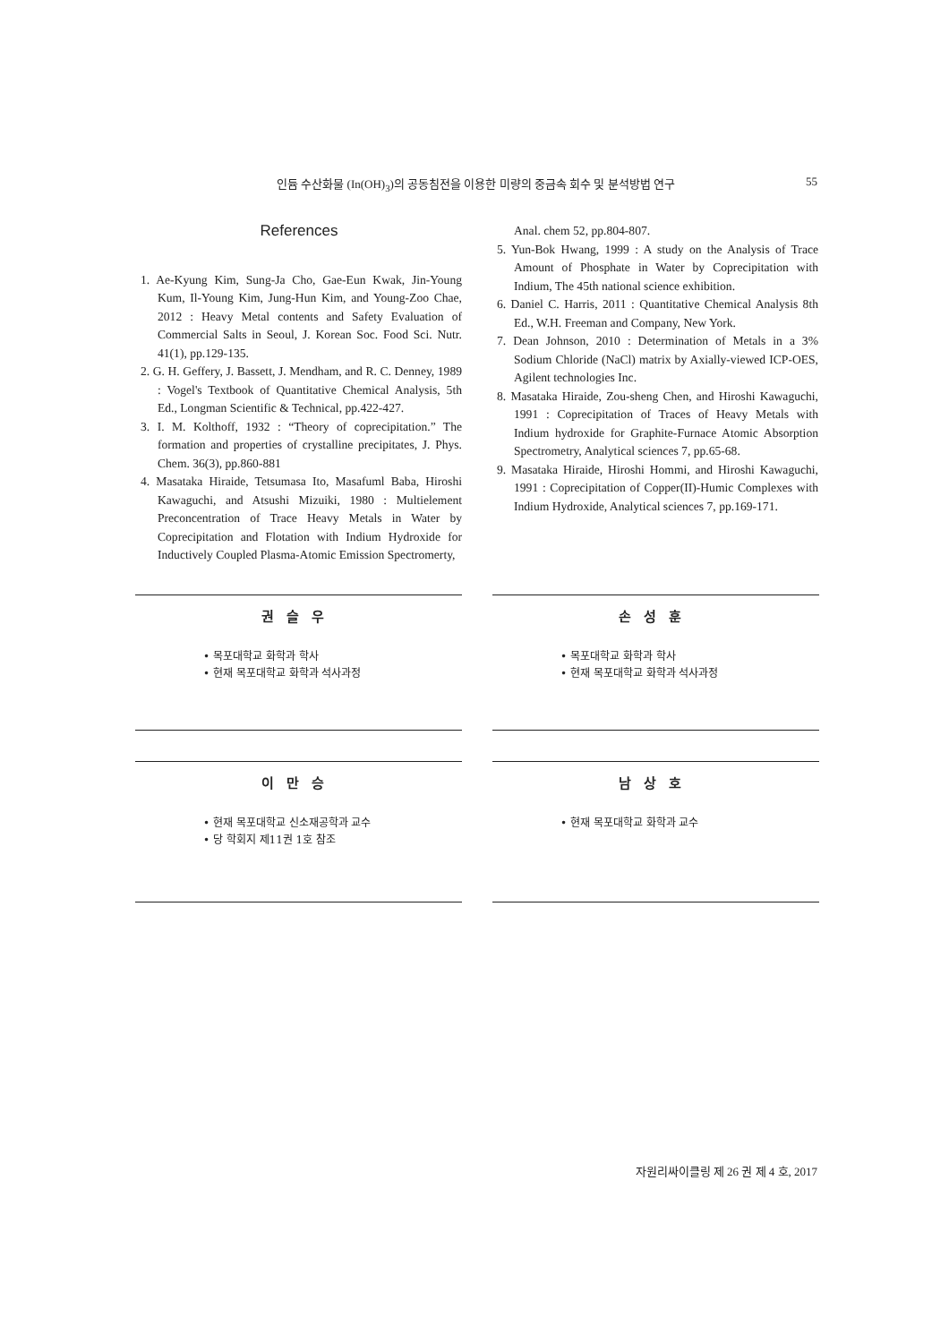인듐 수산화물 (In(OH)<sub>3</sub>)의 공동침전을 이용한 미량의 중금속 회수 및 분석방법 연구
55
References
1. Ae-Kyung Kim, Sung-Ja Cho, Gae-Eun Kwak, Jin-Young Kum, Il-Young Kim, Jung-Hun Kim, and Young-Zoo Chae, 2012 : Heavy Metal contents and Safety Evaluation of Commercial Salts in Seoul, J. Korean Soc. Food Sci. Nutr. 41(1), pp.129-135.
2. G. H. Geffery, J. Bassett, J. Mendham, and R. C. Denney, 1989 : Vogel's Textbook of Quantitative Chemical Analysis, 5th Ed., Longman Scientific & Technical, pp.422-427.
3. I. M. Kolthoff, 1932 : “Theory of coprecipitation.” The formation and properties of crystalline precipitates, J. Phys. Chem. 36(3), pp.860-881
4. Masataka Hiraide, Tetsumasa Ito, Masafuml Baba, Hiroshi Kawaguchi, and Atsushi Mizuiki, 1980 : Multielement Preconcentration of Trace Heavy Metals in Water by Coprecipitation and Flotation with Indium Hydroxide for Inductively Coupled Plasma-Atomic Emission Spectromerty,
Anal. chem 52, pp.804-807.
5. Yun-Bok Hwang, 1999 : A study on the Analysis of Trace Amount of Phosphate in Water by Coprecipitation with Indium, The 45th national science exhibition.
6. Daniel C. Harris, 2011 : Quantitative Chemical Analysis 8th Ed., W.H. Freeman and Company, New York.
7. Dean Johnson, 2010 : Determination of Metals in a 3% Sodium Chloride (NaCl) matrix by Axially-viewed ICP-OES, Agilent technologies Inc.
8. Masataka Hiraide, Zou-sheng Chen, and Hiroshi Kawaguchi, 1991 : Coprecipitation of Traces of Heavy Metals with Indium hydroxide for Graphite-Furnace Atomic Absorption Spectrometry, Analytical sciences 7, pp.65-68.
9. Masataka Hiraide, Hiroshi Hommi, and Hiroshi Kawaguchi, 1991 : Coprecipitation of Copper(II)-Humic Complexes with Indium Hydroxide, Analytical sciences 7, pp.169-171.
권슬우
• 목포대학교 화학과 학사
• 현재 목포대학교 화학과 석사과정
손성훈
• 목포대학교 화학과 학사
• 현재 목포대학교 화학과 석사과정
이만승
• 현재 목포대학교 신소재공학과 교수
• 당 학회지 제11권 1호 참조
남상호
• 현재 목포대학교 화학과 교수
자원리싸이클링 제 26 권 제 4 호, 2017